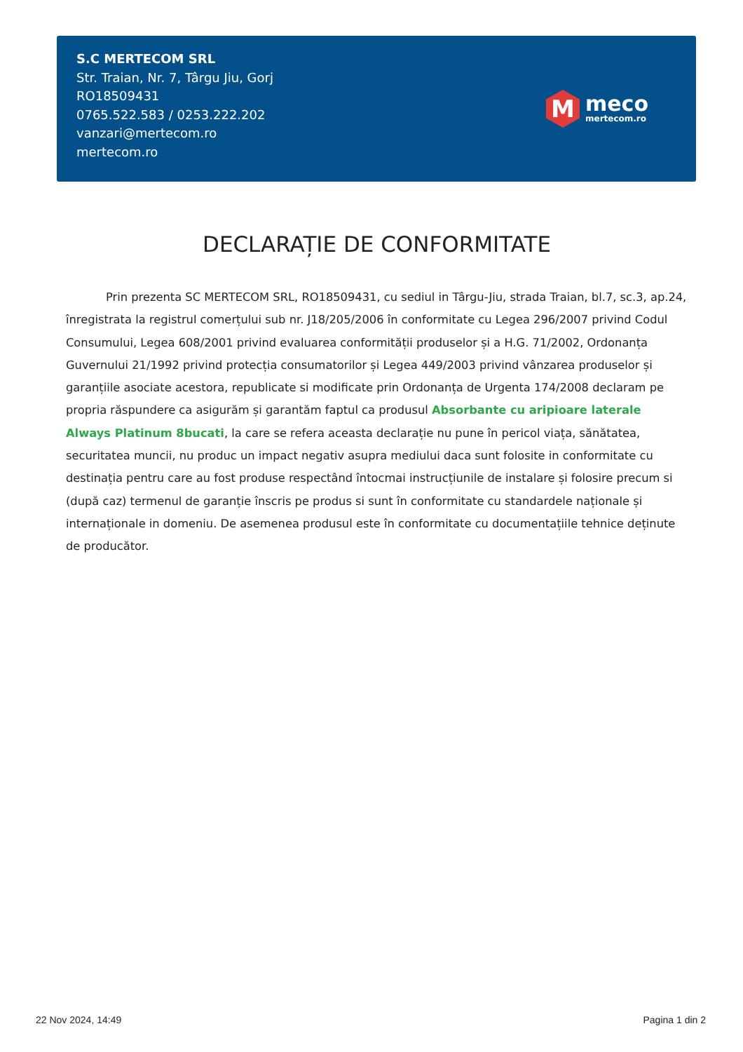S.C MERTECOM SRL
Str. Traian, Nr. 7, Târgu Jiu, Gorj
RO18509431
0765.522.583 / 0253.222.202
vanzari@mertecom.ro
mertecom.ro
M
meco
mertecom.ro
DECLARAȚIE DE CONFORMITATE
Prin prezenta SC MERTECOM SRL, RO18509431, cu sediul in Târgu-Jiu, strada Traian, bl.7, sc.3, ap.24, înregistrata la registrul comerțului sub nr. J18/205/2006 în conformitate cu Legea 296/2007 privind Codul Consumului, Legea 608/2001 privind evaluarea conformității produselor și a H.G. 71/2002, Ordonanța Guvernului 21/1992 privind protecția consumatorilor și Legea 449/2003 privind vânzarea produselor și garanțiile asociate acestora, republicate si modificate prin Ordonanța de Urgenta 174/2008 declaram pe propria răspundere ca asigurăm și garantăm faptul ca produsul Absorbante cu aripioare laterale Always Platinum 8bucati, la care se refera aceasta declarație nu pune în pericol viața, sănătatea, securitatea muncii, nu produc un impact negativ asupra mediului daca sunt folosite in conformitate cu destinația pentru care au fost produse respectând întocmai instrucțiunile de instalare și folosire precum si (după caz) termenul de garanție înscris pe produs si sunt în conformitate cu standardele naționale și internaționale in domeniu. De asemenea produsul este în conformitate cu documentațiile tehnice deținute de producător.
22 Nov 2024, 14:49 Pagina 1 din 2